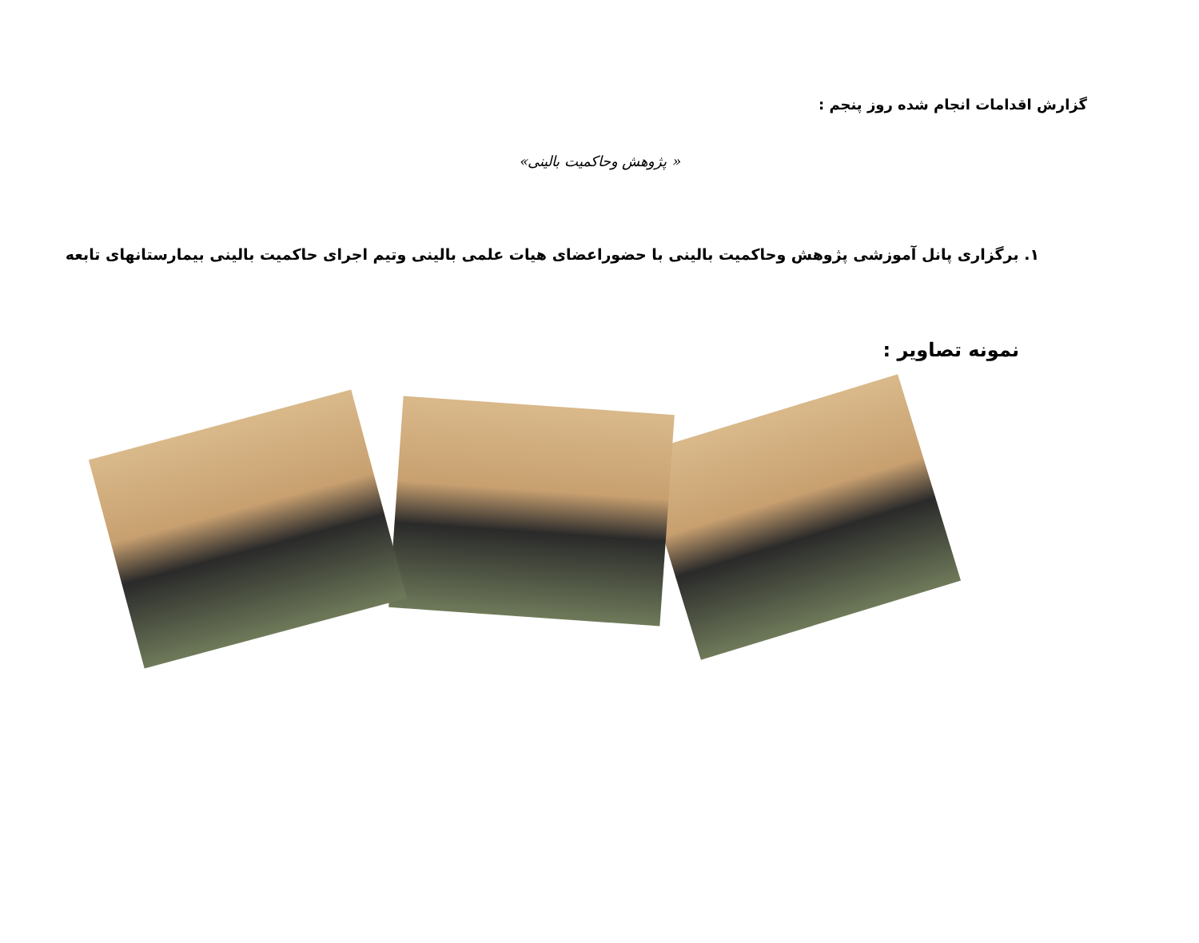گزارش اقدامات انجام شده روز پنجم :
« پژوهش وحاکمیت بالینی»
۱. برگزاری پانل آموزشی پژوهش وحاکمیت بالینی با حضوراعضای هیات علمی بالینی وتیم اجرای حاکمیت بالینی بیمارستانهای تابعه
نمونه تصاویر :